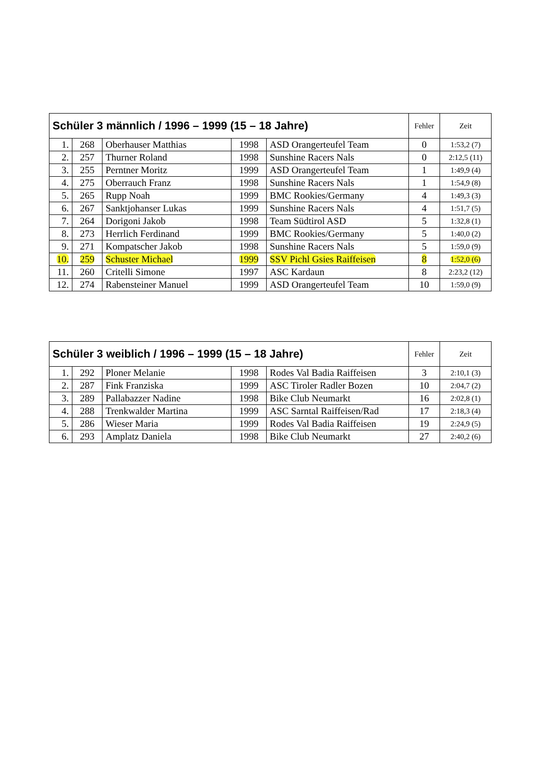| Schüler 3 männlich / 1996 – 1999 (15 – 18 Jahre) | | | | | Fehler | Zeit |
| --- | --- | --- | --- | --- | --- | --- |
| 1. | 268 | Oberhauser Matthias | 1998 | ASD Orangerteufel Team | 0 | 1:53,2 (7) |
| 2. | 257 | Thurner Roland | 1998 | Sunshine Racers Nals | 0 | 2:12,5 (11) |
| 3. | 255 | Perntner Moritz | 1999 | ASD Orangerteufel Team | 1 | 1:49,9 (4) |
| 4. | 275 | Oberrauch Franz | 1998 | Sunshine Racers Nals | 1 | 1:54,9 (8) |
| 5. | 265 | Rupp Noah | 1999 | BMC Rookies/Germany | 4 | 1:49,3 (3) |
| 6. | 267 | Sanktjohanser Lukas | 1999 | Sunshine Racers Nals | 4 | 1:51,7 (5) |
| 7. | 264 | Dorigoni Jakob | 1998 | Team Südtirol ASD | 5 | 1:32,8 (1) |
| 8. | 273 | Herrlich Ferdinand | 1999 | BMC Rookies/Germany | 5 | 1:40,0 (2) |
| 9. | 271 | Kompatscher Jakob | 1998 | Sunshine Racers Nals | 5 | 1:59,0 (9) |
| 10. | 259 | Schuster Michael | 1999 | SSV Pichl Gsies Raiffeisen | 8 | 1:52,0 (6) |
| 11. | 260 | Critelli Simone | 1997 | ASC Kardaun | 8 | 2:23,2 (12) |
| 12. | 274 | Rabensteiner Manuel | 1999 | ASD Orangerteufel Team | 10 | 1:59,0 (9) |
| Schüler 3 weiblich / 1996 – 1999 (15 – 18 Jahre) | | | | | Fehler | Zeit |
| --- | --- | --- | --- | --- | --- | --- |
| 1. | 292 | Ploner Melanie | 1998 | Rodes Val Badia Raiffeisen | 3 | 2:10,1 (3) |
| 2. | 287 | Fink Franziska | 1999 | ASC Tiroler Radler Bozen | 10 | 2:04,7 (2) |
| 3. | 289 | Pallabazzer Nadine | 1998 | Bike Club Neumarkt | 16 | 2:02,8 (1) |
| 4. | 288 | Trenkwalder Martina | 1999 | ASC Sarntal Raiffeisen/Rad | 17 | 2:18,3 (4) |
| 5. | 286 | Wieser Maria | 1999 | Rodes Val Badia Raiffeisen | 19 | 2:24,9 (5) |
| 6. | 293 | Amplatz Daniela | 1998 | Bike Club Neumarkt | 27 | 2:40,2 (6) |